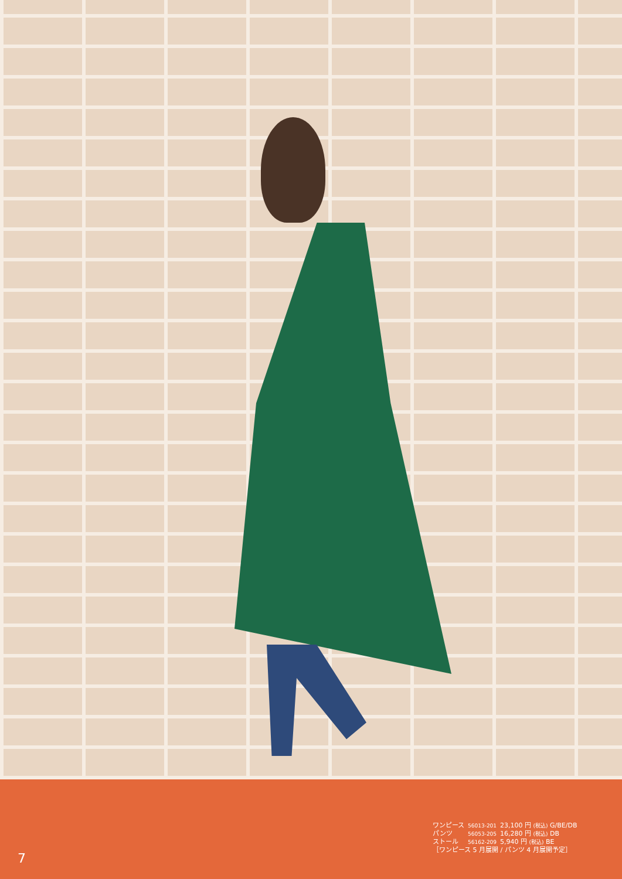| ワンピース | 56013-201 | 23,100 円 (税込) G/BE/DB |
| パンツ | 56053-205 | 16,280 円 (税込) DB |
| ストール | 56162-209 | 5,940 円 (税込) BE |
［ワンピース 5 月展開 / パンツ 4 月展開予定］
7